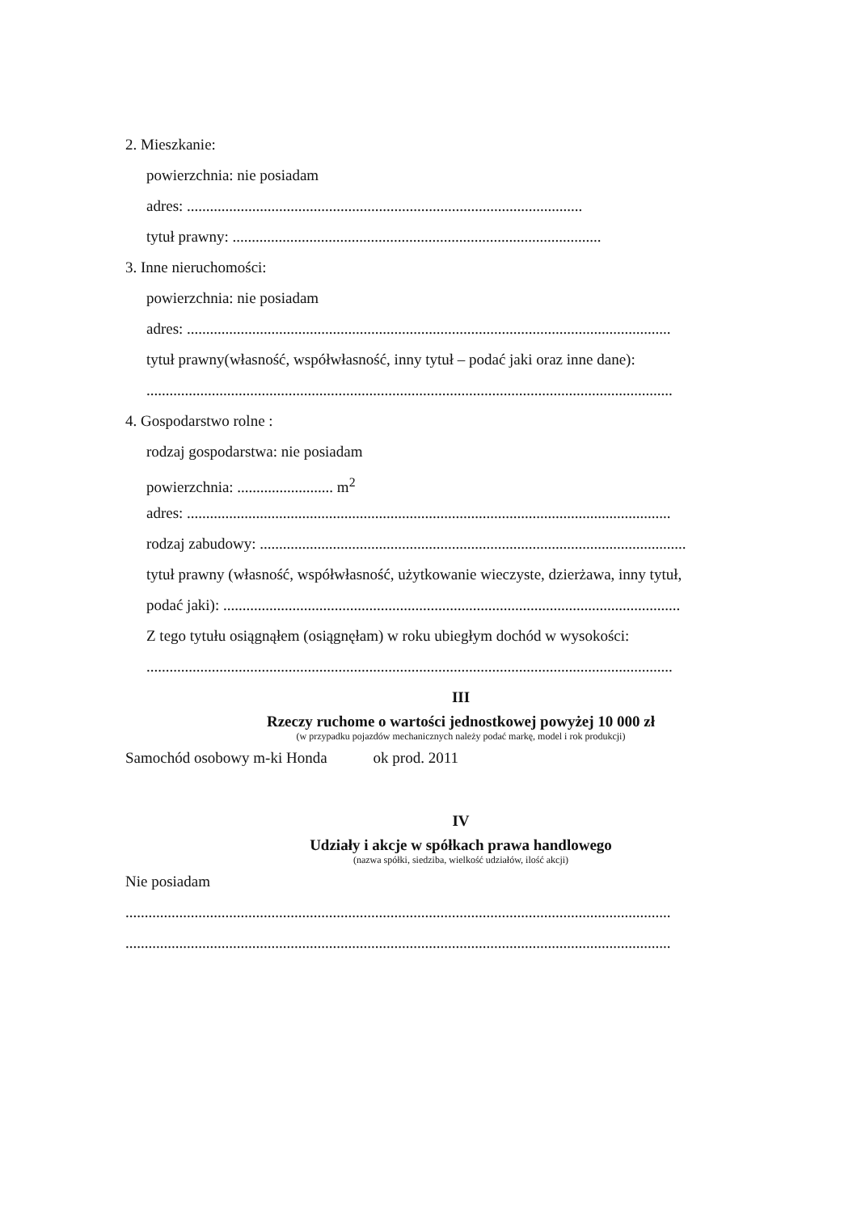2. Mieszkanie:
powierzchnia: nie posiadam
adres: .......................................................................................................
tytuł prawny: ................................................................................................
3. Inne nieruchomości:
powierzchnia: nie posiadam
adres: ..............................................................................................................................
tytuł prawny(własność, współwłasność, inny tytuł – podać jaki oraz inne dane):
.........................................................................................................................................
4. Gospodarstwo rolne :
rodzaj gospodarstwa: nie posiadam
powierzchnia: ......................... m<sup>2</sup>
adres: ..............................................................................................................................
rodzaj zabudowy: ...............................................................................................................
tytuł prawny (własność, współwłasność, użytkowanie wieczyste, dzierżawa, inny tytuł,
podać jaki): .......................................................................................................................
Z tego tytułu osiągnąłem (osiągnęłam) w roku ubiegłym dochód w wysokości:
.........................................................................................................................................
III
Rzeczy ruchome o wartości jednostkowej powyżej 10 000 zł
(w przypadku pojazdów mechanicznych należy podać markę, model i rok produkcji)
Samochód osobowy m-ki Honda ok prod. 2011
IV
Udziały i akcje w spółkach prawa handlowego
(nazwa spółki, siedziba, wielkość udziałów, ilość akcji)
Nie posiadam
..............................................................................................................................................
..............................................................................................................................................